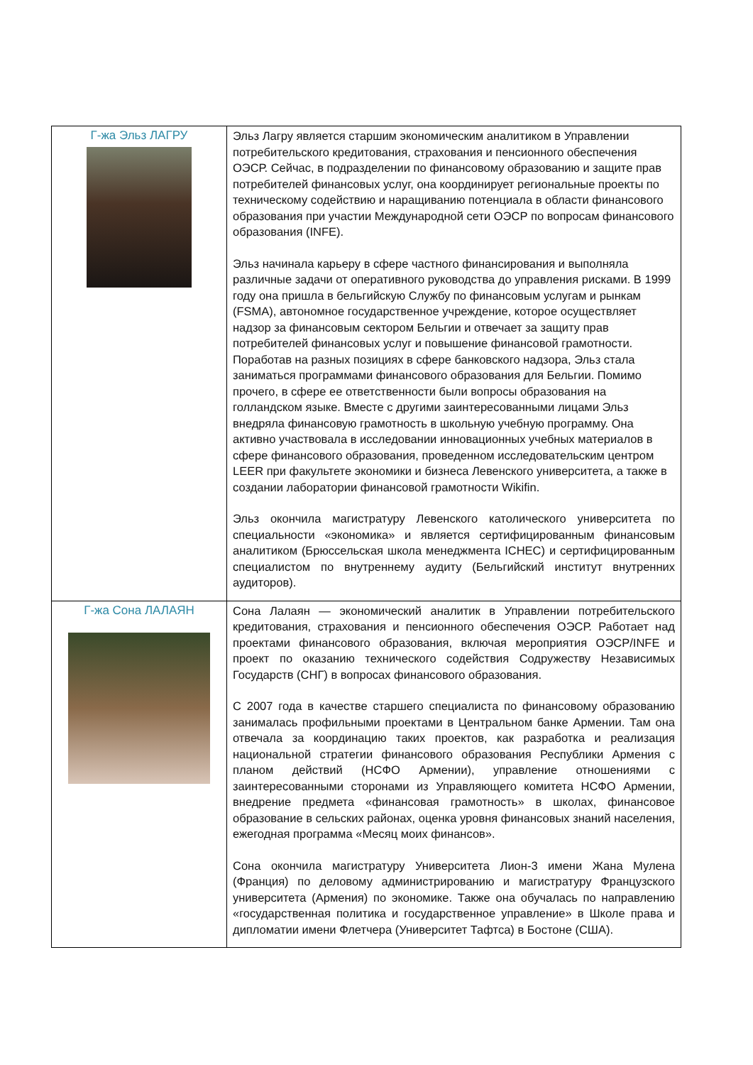| Г-жа Эльз ЛАГРУ | Эльз Лагру является старшим экономическим аналитиком в Управлении потребительского кредитования, страхования и пенсионного обеспечения ОЭСР. Сейчас, в подразделении по финансовому образованию и защите прав потребителей финансовых услуг, она координирует региональные проекты по техническому содействию и наращиванию потенциала в области финансового образования при участии Международной сети ОЭСР по вопросам финансового образования (INFE). Эльз начинала карьеру в сфере частного финансирования и выполняла различные задачи от оперативного руководства до управления рисками. В 1999 году она пришла в бельгийскую Службу по финансовым услугам и рынкам (FSMA), автономное государственное учреждение, которое осуществляет надзор за финансовым сектором Бельгии и отвечает за защиту прав потребителей финансовых услуг и повышение финансовой грамотности. Поработав на разных позициях в сфере банковского надзора, Эльз стала заниматься программами финансового образования для Бельгии. Помимо прочего, в сфере ее ответственности были вопросы образования на голландском языке. Вместе с другими заинтересованными лицами Эльз внедряла финансовую грамотность в школьную учебную программу. Она активно участвовала в исследовании инновационных учебных материалов в сфере финансового образования, проведенном исследовательским центром LEER при факультете экономики и бизнеса Левенского университета, а также в создании лаборатории финансовой грамотности Wikifin. Эльз окончила магистратуру Левенского католического университета по специальности «экономика» и является сертифицированным финансовым аналитиком (Брюссельская школа менеджмента ICHEC) и сертифицированным специалистом по внутреннему аудиту (Бельгийский институт внутренних аудиторов). |
| Г-жа Сона ЛАЛАЯН | Сона Лалаян — экономический аналитик в Управлении потребительского кредитования, страхования и пенсионного обеспечения ОЭСР. Работает над проектами финансового образования, включая мероприятия ОЭСР/INFE и проект по оказанию технического содействия Содружеству Независимых Государств (СНГ) в вопросах финансового образования. С 2007 года в качестве старшего специалиста по финансовому образованию занималась профильными проектами в Центральном банке Армении. Там она отвечала за координацию таких проектов, как разработка и реализация национальной стратегии финансового образования Республики Армения с планом действий (НСФО Армении), управление отношениями с заинтересованными сторонами из Управляющего комитета НСФО Армении, внедрение предмета «финансовая грамотность» в школах, финансовое образование в сельских районах, оценка уровня финансовых знаний населения, ежегодная программа «Месяц моих финансов». Сона окончила магистратуру Университета Лион-3 имени Жана Мулена (Франция) по деловому администрированию и магистратуру Французского университета (Армения) по экономике. Также она обучалась по направлению «государственная политика и государственное управление» в Школе права и дипломатии имени Флетчера (Университет Тафтса) в Бостоне (США). |